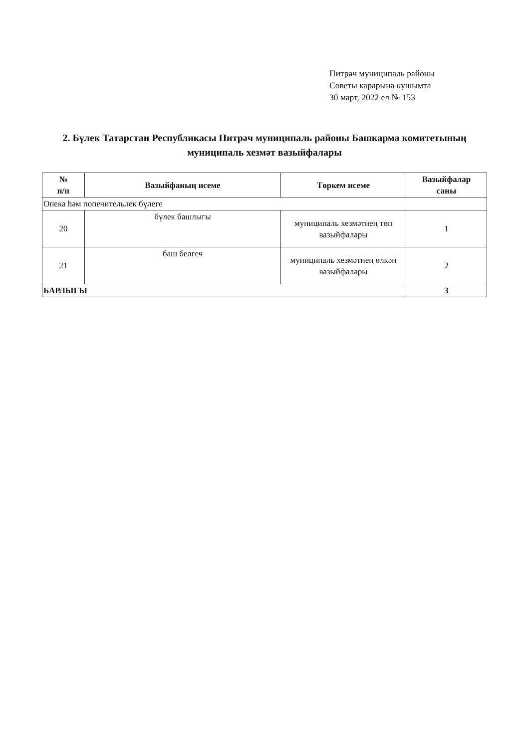Питрәч муниципаль районы
Советы карарына кушымта
30 март, 2022 ел № 153
2. Бүлек Татарстан Республикасы Питрәч муниципаль районы Башкарма комитетының муниципаль хезмәт вазыйфалары
| № п/п | Вазыйфаның исеме | Төркем исеме | Вазыйфалар саны |
| --- | --- | --- | --- |
| Опека һәм попечительлек бүлеге | | | |
| 20 | бүлек башлыгы | муниципаль хезмәтнең төп вазыйфалары | 1 |
| 21 | баш белгеч | муниципаль хезмәтнең өлкән вазыйфалары | 2 |
| БАРЛЫГЫ | | | 3 |